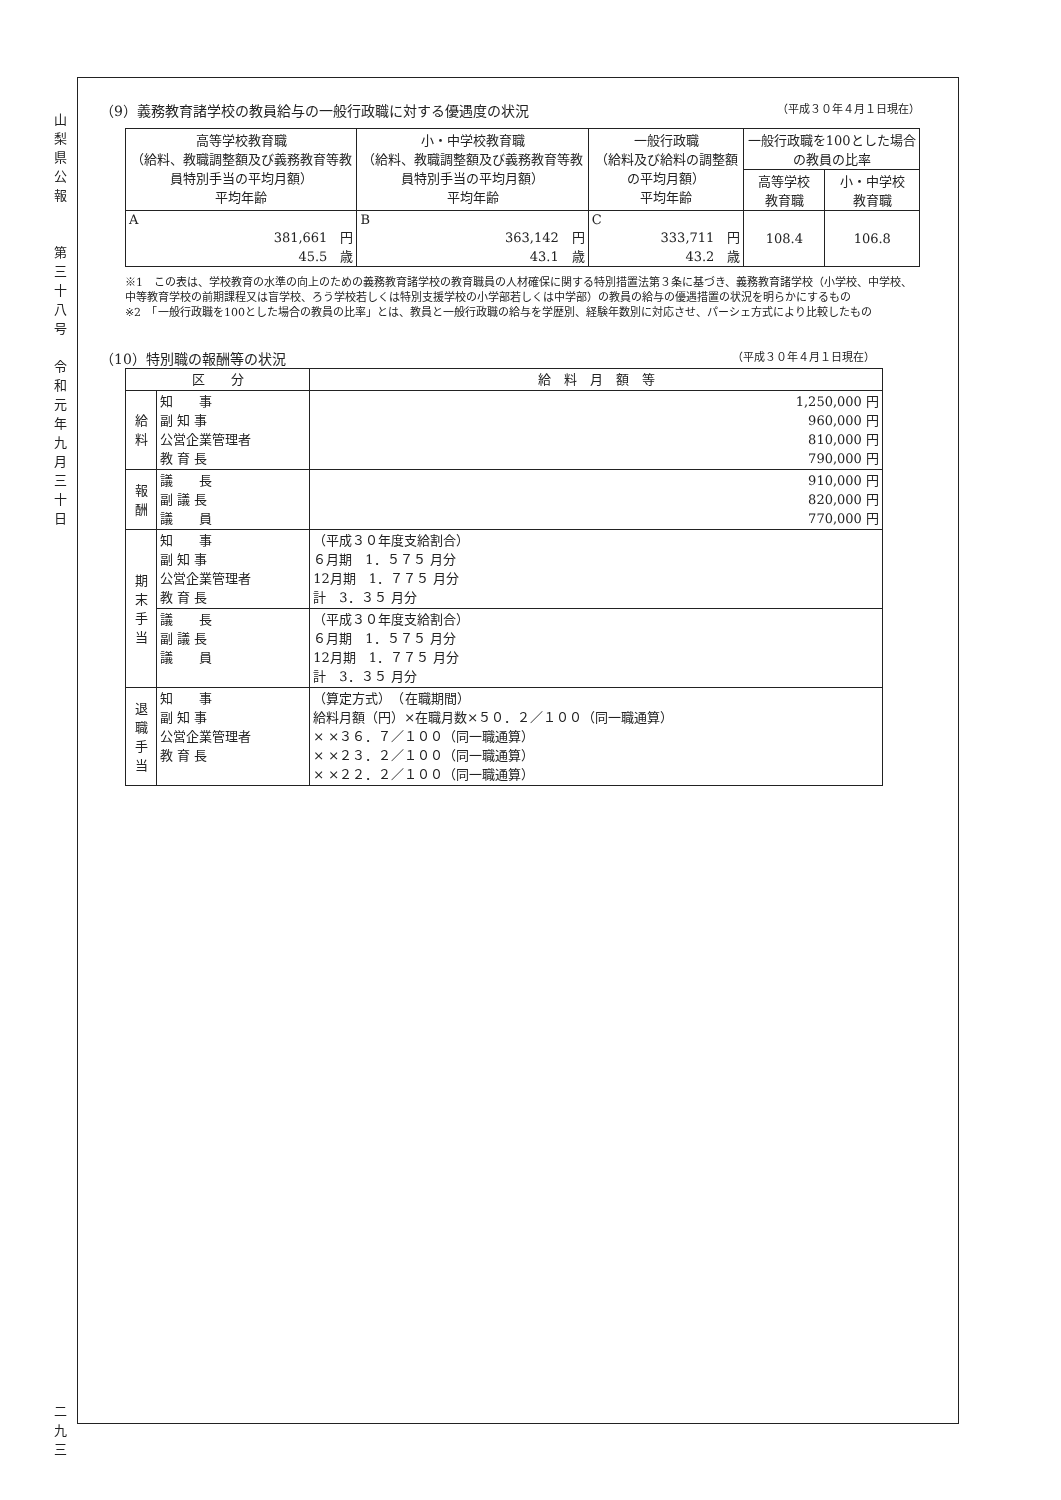山
梨
県
公
報
第
三
十
八
号
令
和
元
年
九
月
三
十
日
二
九
三
（9）義務教育諸学校の教員給与の一般行政職に対する優遇度の状況 （平成３０年４月１日現在）
| 高等学校教育職 （給料、教職調整額及び義務教育等教員特別手当の平均月額） 平均年齢 | 小・中学校教育職 （給料、教職調整額及び義務教育等教員特別手当の平均月額） 平均年齢 | 一般行政職 （給料及び給料の調整額の平均月額） 平均年齢 | 一般行政職を100とした場合の教員の比率 | |
| --- | --- | --- | --- | --- |
| | | | 高等学校 教育職 | 小・中学校 教育職 |
| A 381,661 円 45.5 歳 | B 363,142 円 43.1 歳 | C 333,711 円 43.2 歳 | 108.4 | 106.8 |
※1　この表は、学校教育の水準の向上のための義務教育諸学校の教育職員の人材確保に関する特別措置法第３条に基づき、義務教育諸学校（小学校、中学校、中等教育学校の前期課程又は盲学校、ろう学校若しくは特別支援学校の小学部若しくは中学部）の教員の給与の優遇措置の状況を明らかにするもの
※2　「一般行政職を100とした場合の教員の比率」とは、教員と一般行政職の給与を学歴別、経験年数別に対応させ、パーシェ方式により比較したもの
（10）特別職の報酬等の状況 （平成３０年４月１日現在）
| 区 分 | | 給 料 月 額 等 |
| --- | --- | --- |
| 給 料 | 知 事 副 知 事 公営企業管理者 教 育 長 | 1,250,000 円 960,000 円 810,000 円 790,000 円 |
| 報 酬 | 議 長 副 議 長 議 員 | 910,000 円 820,000 円 770,000 円 |
| 期 末 手 当 | 知 事 副 知 事 公営企業管理者 教 育 長 | （平成３０年度支給割合） ６月期 1．５７５ 月分 12月期 1．７７５ 月分 計 3．３５ 月分 |
| | 議 長 副 議 長 議 員 | （平成３０年度支給割合） ６月期 1．５７５ 月分 12月期 1．７７５ 月分 計 3．３５ 月分 |
| 退 職 手 当 | 知 事 副 知 事 公営企業管理者 教 育 長 | （算定方式） （在職期間） 給料月額（円）×在職月数×５０．２／１００（同一職通算） × ×３６．７／１００（同一職通算） × ×２３．２／１００（同一職通算） × ×２２．２／１００（同一職通算） |